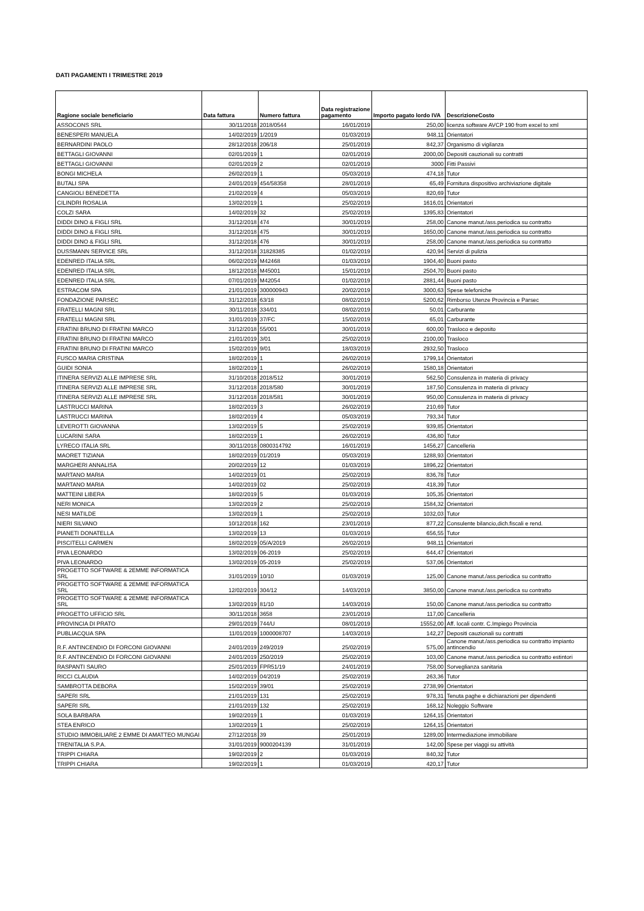DATI PAGAMENTI I TRIMESTRE 2019
| Ragione sociale beneficiario | Data fattura | Numero fattura | Data registrazione pagamento | Importo pagato lordo IVA | DescrizioneCosto |
| --- | --- | --- | --- | --- | --- |
| ASSOCONS SRL | 30/11/2018 | 2018/0544 | 16/01/2019 | 250,00 | licenza software AVCP 190 from excel to xml |
| BENESPERI MANUELA | 14/02/2019 | 1/2019 | 01/03/2019 | 948,11 | Orientatori |
| BERNARDINI PAOLO | 28/12/2018 | 206/18 | 25/01/2019 | 842,37 | Organismo di vigilanza |
| BETTAGLI GIOVANNI | 02/01/2019 | 1 | 02/01/2019 | 2000,00 | Depositi cauzionali su contratti |
| BETTAGLI GIOVANNI | 02/01/2019 | 2 | 02/01/2019 | 3000 | Fitti Passivi |
| BONGI MICHELA | 26/02/2019 | 1 | 05/03/2019 | 474,18 | Tutor |
| BUTALI SPA | 24/01/2019 | 454/58358 | 28/01/2019 | 65,49 | Fornitura dispositivo archiviazione digitale |
| CANGIOLI BENEDETTA | 21/02/2019 | 4 | 05/03/2019 | 820,69 | Tutor |
| CILINDRI ROSALIA | 13/02/2019 | 1 | 25/02/2019 | 1616,01 | Orientatori |
| COLZI SARA | 14/02/2019 | 32 | 25/02/2019 | 1395,83 | Orientatori |
| DIDDI DINO & FIGLI SRL | 31/12/2018 | 474 | 30/01/2019 | 258,00 | Canone manut./ass.periodica su contratto |
| DIDDI DINO & FIGLI SRL | 31/12/2018 | 475 | 30/01/2019 | 1650,00 | Canone manut./ass.periodica su contratto |
| DIDDI DINO & FIGLI SRL | 31/12/2018 | 476 | 30/01/2019 | 258,00 | Canone manut./ass.periodica su contratto |
| DUSSMANN SERVICE SRL | 31/12/2018 | 31828385 | 01/02/2019 | 420,94 | Servizi di pulizia |
| EDENRED ITALIA SRL | 06/02/2019 | M42468 | 01/03/2019 | 1904,40 | Buoni pasto |
| EDENRED ITALIA SRL | 18/12/2018 | M45001 | 15/01/2019 | 2504,70 | Buoni pasto |
| EDENRED ITALIA SRL | 07/01/2019 | M42054 | 01/02/2019 | 2881,44 | Buoni pasto |
| ESTRACOM SPA | 21/01/2019 | 300000943 | 20/02/2019 | 3000,63 | Spese telefoniche |
| FONDAZIONE PARSEC | 31/12/2018 | 63/18 | 08/02/2019 | 5200,62 | Rimborso Utenze Provincia e Parsec |
| FRATELLI MAGNI SRL | 30/11/2018 | 334/01 | 08/02/2019 | 50,01 | Carburante |
| FRATELLI MAGNI SRL | 31/01/2019 | 37/FC | 15/02/2019 | 65,01 | Carburante |
| FRATINI BRUNO DI FRATINI MARCO | 31/12/2018 | 55/001 | 30/01/2019 | 600,00 | Trasloco e deposito |
| FRATINI BRUNO DI FRATINI MARCO | 21/01/2019 | 3/01 | 25/02/2019 | 2100,00 | Trasloco |
| FRATINI BRUNO DI FRATINI MARCO | 15/02/2019 | 9/01 | 18/03/2019 | 2932,50 | Trasloco |
| FUSCO MARIA CRISTINA | 18/02/2019 | 1 | 26/02/2019 | 1799,14 | Orientatori |
| GUIDI SONIA | 18/02/2019 | 1 | 26/02/2019 | 1580,18 | Orientatori |
| ITINERA SERVIZI ALLE IMPRESE SRL | 31/10/2018 | 2018/512 | 30/01/2019 | 562,50 | Consulenza in materia di privacy |
| ITINERA SERVIZI ALLE IMPRESE SRL | 31/12/2018 | 2018/580 | 30/01/2019 | 187,50 | Consulenza in materia di privacy |
| ITINERA SERVIZI ALLE IMPRESE SRL | 31/12/2018 | 2018/581 | 30/01/2019 | 950,00 | Consulenza in materia di privacy |
| LASTRUCCI MARINA | 18/02/2019 | 3 | 26/02/2019 | 210,69 | Tutor |
| LASTRUCCI MARINA | 18/02/2019 | 4 | 05/03/2019 | 793,34 | Tutor |
| LEVEROTTI GIOVANNA | 13/02/2019 | 5 | 25/02/2019 | 939,85 | Orientatori |
| LUCARINI SARA | 18/02/2019 | 1 | 26/02/2019 | 436,80 | Tutor |
| LYRECO ITALIA SRL | 30/11/2018 | 0800314792 | 16/01/2019 | 1456,27 | Cancelleria |
| MAORET TIZIANA | 18/02/2019 | 01/2019 | 05/03/2019 | 1288,93 | Orientatori |
| MARGHERI ANNALISA | 20/02/2019 | 12 | 01/03/2019 | 1896,22 | Orientatori |
| MARTANO MARIA | 14/02/2019 | 01 | 25/02/2019 | 836,78 | Tutor |
| MARTANO MARIA | 14/02/2019 | 02 | 25/02/2019 | 418,39 | Tutor |
| MATTEINI LIBERA | 18/02/2019 | 5 | 01/03/2019 | 105,35 | Orientatori |
| NERI MONICA | 13/02/2019 | 2 | 25/02/2019 | 1584,32 | Orientatori |
| NESI MATILDE | 13/02/2019 | 1 | 25/02/2019 | 1032,03 | Tutor |
| NIERI SILVANO | 10/12/2018 | 162 | 23/01/2019 | 877,22 | Consulente bilancio,dich.fiscali e rend. |
| PIANETI DONATELLA | 13/02/2019 | 13 | 01/03/2019 | 656,55 | Tutor |
| PISCITELLI CARMEN | 18/02/2019 | 05/A/2019 | 26/02/2019 | 948,11 | Orientatori |
| PIVA LEONARDO | 13/02/2019 | 06-2019 | 25/02/2019 | 644,47 | Orientatori |
| PIVA LEONARDO | 13/02/2019 | 05-2019 | 25/02/2019 | 537,06 | Orientatori |
| PROGETTO SOFTWARE & 2EMME INFORMATICA SRL | 31/01/2019 | 10/10 | 01/03/2019 | 125,00 | Canone manut./ass.periodica su contratto |
| PROGETTO SOFTWARE & 2EMME INFORMATICA SRL | 12/02/2019 | 304/12 | 14/03/2019 | 3850,00 | Canone manut./ass.periodica su contratto |
| PROGETTO SOFTWARE & 2EMME INFORMATICA SRL | 13/02/2019 | 81/10 | 14/03/2019 | 150,00 | Canone manut./ass.periodica su contratto |
| PROGETTO UFFICIO SRL | 30/11/2018 | 3658 | 23/01/2019 | 117,00 | Cancelleria |
| PROVINCIA DI PRATO | 29/01/2019 | 744/U | 08/01/2019 | 15552,00 | Aff. locali contr. C.Impiego Provincia |
| PUBLIACQUA SPA | 11/01/2019 | 1000008707 | 14/03/2019 | 142,27 | Depositi cauzionali su contratti |
| R.F. ANTINCENDIO DI FORCONI GIOVANNI | 24/01/2019 | 249/2019 | 25/02/2019 | 575,00 | Canone manut./ass.periodica su contratto impianto antincendio |
| R.F. ANTINCENDIO DI FORCONI GIOVANNI | 24/01/2019 | 250/2019 | 25/02/2019 | 103,00 | Canone manut./ass.periodica su contratto estintori |
| RASPANTI SAURO | 25/01/2019 | FPR51/19 | 24/01/2019 | 758,00 | Sorveglianza sanitaria |
| RICCI CLAUDIA | 14/02/2019 | 04/2019 | 25/02/2019 | 263,36 | Tutor |
| SAMBROTTA DEBORA | 15/02/2019 | 39/01 | 25/02/2019 | 2738,99 | Orientatori |
| SAPERI SRL | 21/01/2019 | 131 | 25/02/2019 | 978,31 | Tenuta paghe e dichiarazioni per dipendenti |
| SAPERI SRL | 21/01/2019 | 132 | 25/02/2019 | 168,12 | Noleggio Software |
| SOLA BARBARA | 19/02/2019 | 1 | 01/03/2019 | 1264,15 | Orientatori |
| STEA ENRICO | 13/02/2019 | 1 | 25/02/2019 | 1264,15 | Orientatori |
| STUDIO IMMOBILIARE 2 EMME DI AMATTEO MUNGAI | 27/12/2018 | 39 | 25/01/2019 | 1289,00 | Intermediazione immobiliare |
| TRENITALIA S.P.A. | 31/01/2019 | 9000204139 | 31/01/2019 | 142,00 | Spese per viaggi su attività |
| TRIPPI CHIARA | 19/02/2019 | 2 | 01/03/2019 | 840,32 | Tutor |
| TRIPPI CHIARA | 19/02/2019 | 1 | 01/03/2019 | 420,17 | Tutor |